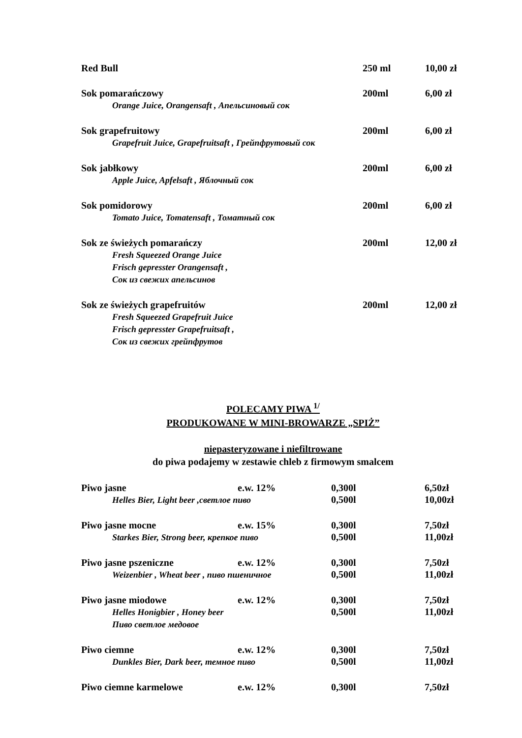| Red Bull | 250 ml | 10,00 zł |
| Sok pomarańczowy | 200ml | 6,00 zł |
| Orange Juice, Orangensaft , Апельсиновый сок | | |
| Sok grapefruitowy | 200ml | 6,00 zł |
| Grapefruit Juice, Grapefruitsaft , Грейпфрутовый сок | | |
| Sok jabłkowy | 200ml | 6,00 zł |
| Apple Juice, Apfelsaft , Яблочный сок | | |
| Sok pomidorowy | 200ml | 6,00 zł |
| Tomato Juice, Tomatensaft , Томатный сок | | |
| Sok ze świeżych pomarańczy | 200ml | 12,00 zł |
| Fresh Squeezed Orange Juice Frisch gepresster Orangensaft , Сок из свежих апельсинов | | |
| Sok ze świeżych grapefruitów | 200ml | 12,00 zł |
| Fresh Squeezed Grapefruit Juice Frisch gepresster Grapefruitsaft , Сок из свежих грейпфрутов | | |
POLECAMY PIWA <sup>1/</sup>
PRODUKOWANE W MINI-BROWARZE „SPIŻ”
niepasteryzowane i niefiltrowane
do piwa podajemy w zestawie chleb z firmowym smalcem
| Piwo jasne | e.w. 12% | 0,300l | 6,50zł |
| Helles Bier, Light beer ,светлое пиво | | 0,500l | 10,00zł |
| Piwo jasne mocne | e.w. 15% | 0,300l | 7,50zł |
| Starkes Bier, Strong beer, крепкое пиво | | 0,500l | 11,00zł |
| Piwo jasne pszeniczne | e.w. 12% | 0,300l | 7,50zł |
| Weizenbier , Wheat beer , пиво пшеничное | | 0,500l | 11,00zł |
| Piwo jasne miodowe | e.w. 12% | 0,300l | 7,50zł |
| Helles Honigbier , Honey beer Пиво светлое медовое | | 0,500l | 11,00zł |
| Piwo ciemne | e.w. 12% | 0,300l | 7,50zł |
| Dunkles Bier, Dark beer, темное пиво | | 0,500l | 11,00zł |
| Piwo ciemne karmelowe | e.w. 12% | 0,300l | 7,50zł |